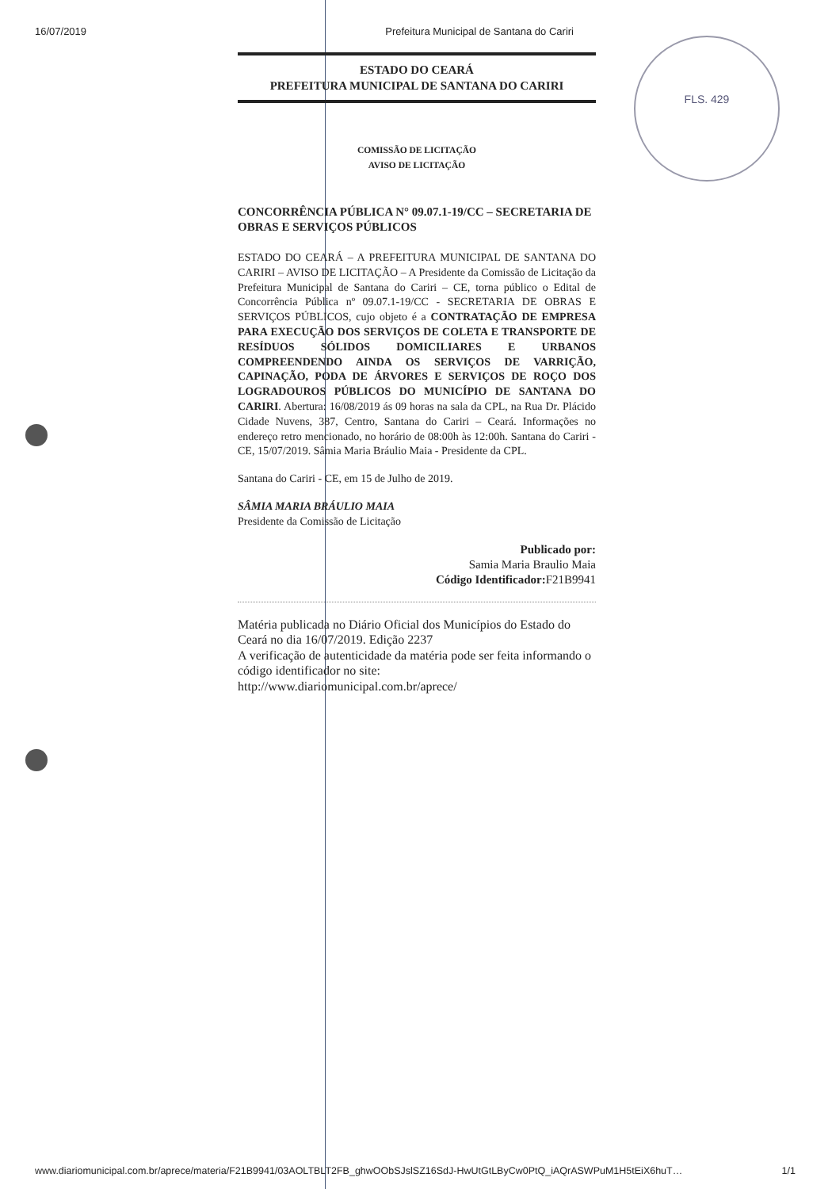16/07/2019 Prefeitura Municipal de Santana do Cariri
FLS. 429
ESTADO DO CEARÁ
PREFEITURA MUNICIPAL DE SANTANA DO CARIRI
COMISSÃO DE LICITAÇÃO
AVISO DE LICITAÇÃO
CONCORRÊNCIA PÚBLICA N° 09.07.1-19/CC – SECRETARIA DE OBRAS E SERVIÇOS PÚBLICOS
ESTADO DO CEARÁ – A PREFEITURA MUNICIPAL DE SANTANA DO CARIRI – AVISO DE LICITAÇÃO – A Presidente da Comissão de Licitação da Prefeitura Municipal de Santana do Cariri – CE, torna público o Edital de Concorrência Pública nº 09.07.1-19/CC - SECRETARIA DE OBRAS E SERVIÇOS PÚBLICOS, cujo objeto é a CONTRATAÇÃO DE EMPRESA PARA EXECUÇÃO DOS SERVIÇOS DE COLETA E TRANSPORTE DE RESÍDUOS SÓLIDOS DOMICILIARES E URBANOS COMPREENDENDO AINDA OS SERVIÇOS DE VARRIÇÃO, CAPINAÇÃO, PODA DE ÁRVORES E SERVIÇOS DE ROÇO DOS LOGRADOUROS PÚBLICOS DO MUNICÍPIO DE SANTANA DO CARIRI. Abertura: 16/08/2019 ás 09 horas na sala da CPL, na Rua Dr. Plácido Cidade Nuvens, 387, Centro, Santana do Cariri – Ceará. Informações no endereço retro mencionado, no horário de 08:00h às 12:00h. Santana do Cariri - CE, 15/07/2019. Sâmia Maria Bráulio Maia - Presidente da CPL.
Santana do Cariri - CE, em 15 de Julho de 2019.
SÂMIA MARIA BRÁULIO MAIA
Presidente da Comissão de Licitação
Publicado por:
Samia Maria Braulio Maia
Código Identificador: F21B9941
Matéria publicada no Diário Oficial dos Municípios do Estado do Ceará no dia 16/07/2019. Edição 2237
A verificação de autenticidade da matéria pode ser feita informando o código identificador no site:
http://www.diariomunicipal.com.br/aprece/
www.diariomunicipal.com.br/aprece/materia/F21B9941/03AOLTBLT2FB_ghwOObSJslSZ16SdJ-HwUtGtLByCw0PtQ_iAQrASWPuM1H5tEiX6huT… 1/1